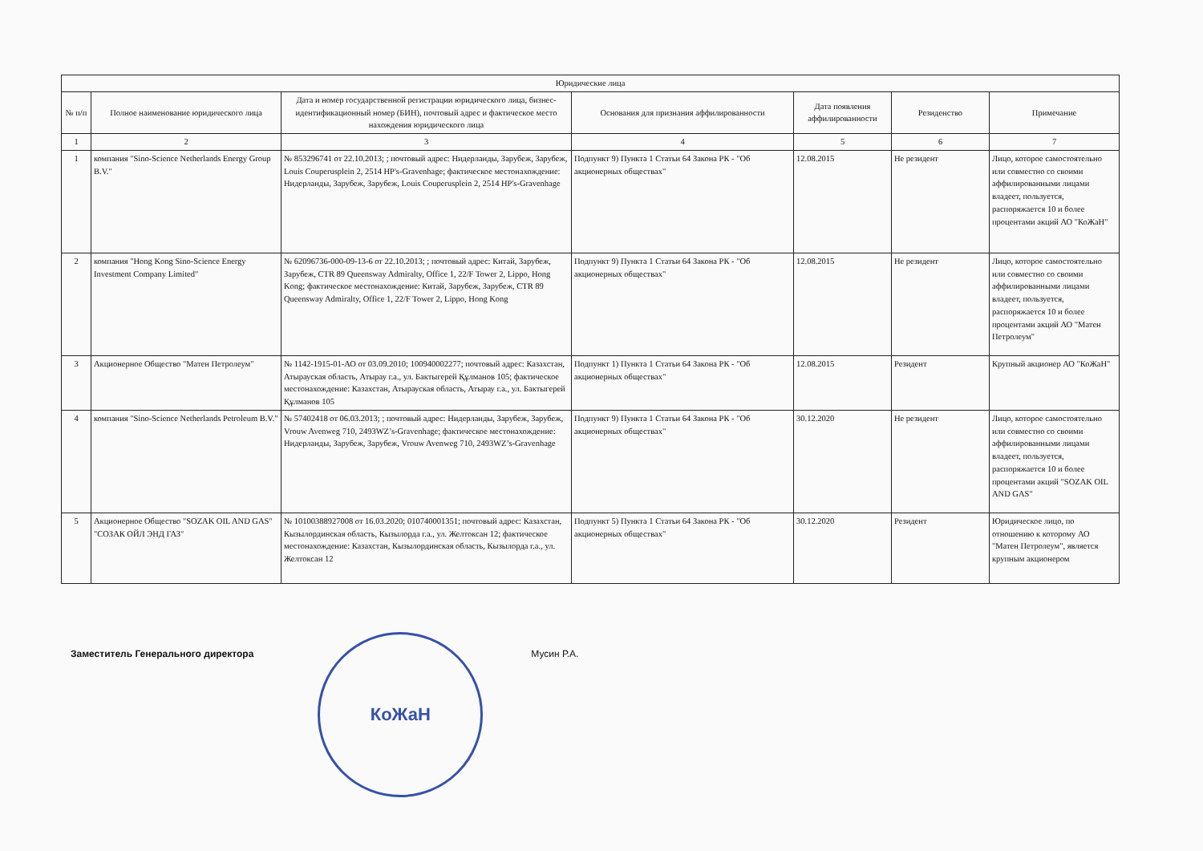| Юридические лица | | | | | | |
| --- | --- | --- | --- | --- | --- | --- |
| № п/п | Полное наименование юридического лица | Дата и номер государственной регистрации юридического лица, бизнес-идентификационный номер (БИН), почтовый адрес и фактическое место нахождения юридического лица | Основания для признания аффилированности | Дата появления аффилированности | Резиденство | Примечание |
| 1 | 2 | 3 | 4 | 5 | 6 | 7 |
| 1 | компания "Sino-Science Netherlands Energy Group B.V." | № 853296741 от 22.10.2013; ; почтовый адрес: Нидерланды, Зарубеж, Зарубеж, Louis Couperusplein 2, 2514 HP's-Gravenhage; фактическое местонахождение: Нидерланды, Зарубеж, Зарубеж, Louis Couperusplein 2, 2514 HP's-Gravenhage | Подпункт 9) Пункта 1 Статьи 64 Закона РК - "Об акционерных обществах" | 12.08.2015 | Не резидент | Лицо, которое самостоятельно или совместно со своими аффилированными лицами владеет, пользуется, распоряжается 10 и более процентами акций АО "КоЖаН" |
| 2 | компания "Hong Kong Sino-Science Energy Investment Company Limited" | № 62096736-000-09-13-6 от 22.10.2013; ; почтовый адрес: Китай, Зарубеж, Зарубеж, CTR 89 Queensway Admiralty, Office 1, 22/F Tower 2, Lippo, Hong Kong; фактическое местонахождение: Китай, Зарубеж, Зарубеж, CTR 89 Queensway Admiralty, Office 1, 22/F Tower 2, Lippo, Hong Kong | Подпункт 9) Пункта 1 Статьи 64 Закона РК - "Об акционерных обществах" | 12.08.2015 | Не резидент | Лицо, которое самостоятельно или совместно со своими аффилированными лицами владеет, пользуется, распоряжается 10 и более процентами акций АО "Матен Петролеум" |
| 3 | Акционерное Общество "Матен Петролеум" | № 1142-1915-01-АО от 03.09.2010; 100940002277; почтовый адрес: Казахстан, Атырауская область, Атырау г.а., ул. Бактыгерей Құлманов 105; фактическое местонахождение: Казахстан, Атырауская область, Атырау г.а., ул. Бактыгерей Құлманов 105 | Подпункт 1) Пункта 1 Статьи 64 Закона РК - "Об акционерных обществах" | 12.08.2015 | Резидент | Крупный акционер АО "КоЖаН" |
| 4 | компания "Sino-Science Netherlands Petroleum B.V." | № 57402418 от 06.03.2013; ; почтовый адрес: Нидерланды, Зарубеж, Зарубеж, Vrouw Avenweg 710, 2493WZ’s-Gravenhage; фактическое местонахождение: Нидерланды, Зарубеж, Зарубеж, Vrouw Avenweg 710, 2493WZ’s-Gravenhage | Подпункт 9) Пункта 1 Статьи 64 Закона РК - "Об акционерных обществах" | 30.12.2020 | Не резидент | Лицо, которое самостоятельно или совместно со своими аффилированными лицами владеет, пользуется, распоряжается 10 и более процентами акций "SOZAK OIL AND GAS" |
| 5 | Акционерное Общество "SOZAK OIL AND GAS" "СОЗАК ОЙЛ ЭНД ГАЗ" | № 10100388927008 от 16.03.2020; 010740001351; почтовый адрес: Казахстан, Кызылординская область, Кызылорда г.а., ул. Желтоксан 12; фактическое местонахождение: Казахстан, Кызылординская область, Кызылорда г.а., ул. Желтоксан 12 | Подпункт 5) Пункта 1 Статьи 64 Закона РК - "Об акционерных обществах" | 30.12.2020 | Резидент | Юридическое лицо, по отношению к которому АО "Матен Петролеум", является крупным акционером |
Заместитель Генерального директора
КоЖаН
Мусин Р.А.